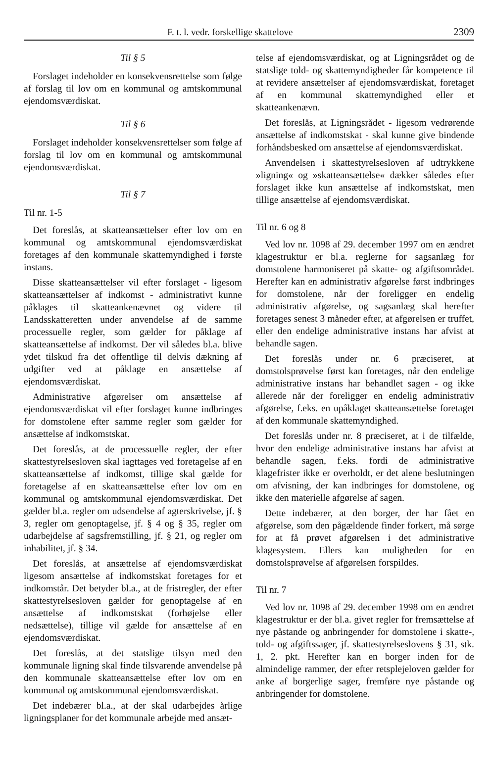F. t. l. vedr. forskellige skattelove 2309
Til § 5
Forslaget indeholder en konsekvensrettelse som følge af forslag til lov om en kommunal og amtskommunal ejendomsværdiskat.
Til § 6
Forslaget indeholder konsekvensrettelser som følge af forslag til lov om en kommunal og amtskommunal ejendomsværdiskat.
Til § 7
Til nr. 1-5
Det foreslås, at skatteansættelser efter lov om en kommunal og amtskommunal ejendomsværdiskat foretages af den kommunale skattemyndighed i første instans.
Disse skatteansættelser vil efter forslaget - ligesom skatteansættelser af indkomst - administrativt kunne påklages til skatteankenævnet og videre til Landsskatteretten under anvendelse af de samme processuelle regler, som gælder for påklage af skatteansættelse af indkomst. Der vil således bl.a. blive ydet tilskud fra det offentlige til delvis dækning af udgifter ved at påklage en ansættelse af ejendomsværdiskat.
Administrative afgørelser om ansættelse af ejendomsværdiskat vil efter forslaget kunne indbringes for domstolene efter samme regler som gælder for ansættelse af indkomstskat.
Det foreslås, at de processuelle regler, der efter skattestyrelsesloven skal iagttages ved foretagelse af en skatteansættelse af indkomst, tillige skal gælde for foretagelse af en skatteansættelse efter lov om en kommunal og amtskommunal ejendomsværdiskat. Det gælder bl.a. regler om udsendelse af agterskrivelse, jf. § 3, regler om genoptagelse, jf. § 4 og § 35, regler om udarbejdelse af sagsfremstilling, jf. § 21, og regler om inhabilitet, jf. § 34.
Det foreslås, at ansættelse af ejendomsværdiskat ligesom ansættelse af indkomstskat foretages for et indkomstår. Det betyder bl.a., at de fristregler, der efter skattestyrelsesloven gælder for genoptagelse af en ansættelse af indkomstskat (forhøjelse eller nedsættelse), tillige vil gælde for ansættelse af en ejendomsværdiskat.
Det foreslås, at det statslige tilsyn med den kommunale ligning skal finde tilsvarende anvendelse på den kommunale skatteansættelse efter lov om en kommunal og amtskommunal ejendomsværdiskat.
Det indebærer bl.a., at der skal udarbejdes årlige ligningsplaner for det kommunale arbejde med ansæt-
telse af ejendomsværdiskat, og at Ligningsrådet og de statslige told- og skattemyndigheder får kompetence til at revidere ansættelser af ejendomsværdiskat, foretaget af en kommunal skattemyndighed eller et skatteankenævn.
Det foreslås, at Ligningsrådet - ligesom vedrørende ansættelse af indkomstskat - skal kunne give bindende forhåndsbesked om ansættelse af ejendomsværdiskat.
Anvendelsen i skattestyrelsesloven af udtrykkene »ligning« og »skatteansættelse« dækker således efter forslaget ikke kun ansættelse af indkomstskat, men tillige ansættelse af ejendomsværdiskat.
Til nr. 6 og 8
Ved lov nr. 1098 af 29. december 1997 om en ændret klagestruktur er bl.a. reglerne for sagsanlæg for domstolene harmoniseret på skatte- og afgiftsområdet. Herefter kan en administrativ afgørelse først indbringes for domstolene, når der foreligger en endelig administrativ afgørelse, og sagsanlæg skal herefter foretages senest 3 måneder efter, at afgørelsen er truffet, eller den endelige administrative instans har afvist at behandle sagen.
Det foreslås under nr. 6 præciseret, at domstolsprøvelse først kan foretages, når den endelige administrative instans har behandlet sagen - og ikke allerede når der foreligger en endelig administrativ afgørelse, f.eks. en upåklaget skatteansættelse foretaget af den kommunale skattemyndighed.
Det foreslås under nr. 8 præciseret, at i de tilfælde, hvor den endelige administrative instans har afvist at behandle sagen, f.eks. fordi de administrative klagefrister ikke er overholdt, er det alene beslutningen om afvisning, der kan indbringes for domstolene, og ikke den materielle afgørelse af sagen.
Dette indebærer, at den borger, der har fået en afgørelse, som den pågældende finder forkert, må sørge for at få prøvet afgørelsen i det administrative klagesystem. Ellers kan muligheden for en domstolsprøvelse af afgørelsen forspildes.
Til nr. 7
Ved lov nr. 1098 af 29. december 1998 om en ændret klagestruktur er der bl.a. givet regler for fremsættelse af nye påstande og anbringender for domstolene i skatte-, told- og afgiftssager, jf. skattestyrelseslovens § 31, stk. 1, 2. pkt. Herefter kan en borger inden for de almindelige rammer, der efter retsplejeloven gælder for anke af borgerlige sager, fremføre nye påstande og anbringender for domstolene.